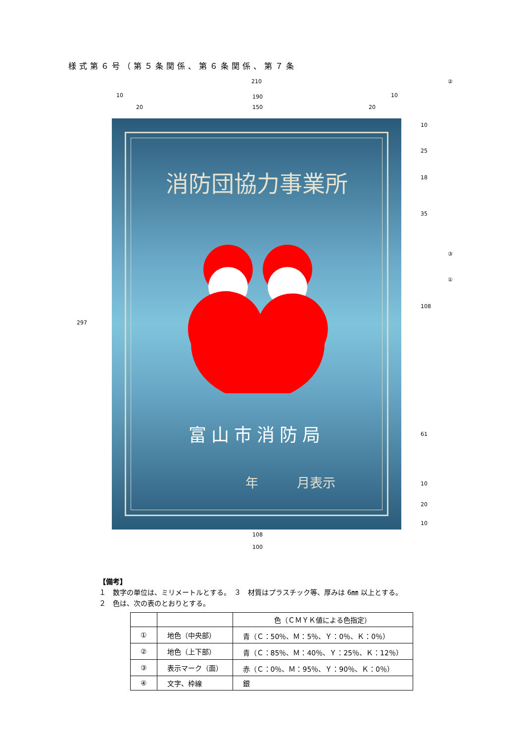様式第６号（第５条関係、第６条関係、第７条
210
10 190 10
20 150 20
297
②
③
①
消防団協力事業所
富山市消防局
年　　　月表示
10
25
18
35
108
61
10
20
10
108
100
【備考】
１　数字の単位は、ミリメートルとする。　３　材質はプラスチック等、厚みは 6㎜ 以上とする。
２　色は、次の表のとおりとする。
| | | 色（ＣＭＹＫ値による色指定） |
| --- | --- | --- |
| ① | 地色（中央部） | 青（Ｃ：50％、Ｍ：5％、Ｙ：0％、Ｋ：0％） |
| ② | 地色（上下部） | 青（Ｃ：85％、Ｍ：40％、Ｙ：25％、Ｋ：12％） |
| ③ | 表示マーク（面） | 赤（Ｃ：0％、Ｍ：95％、Ｙ：90％、Ｋ：0％） |
| ④ | 文字、枠線 | 銀 |